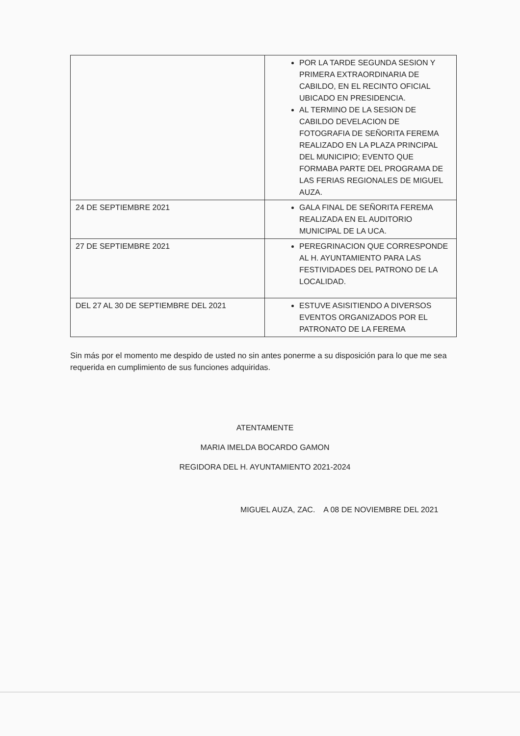| | POR LA TARDE SEGUNDA SESION Y PRIMERA EXTRAORDINARIA DE CABILDO, EN EL RECINTO OFICIAL UBICADO EN PRESIDENCIA. AL TERMINO DE LA SESION DE CABILDO DEVELACION DE FOTOGRAFIA DE SEÑORITA FEREMA REALIZADO EN LA PLAZA PRINCIPAL DEL MUNICIPIO; EVENTO QUE FORMABA PARTE DEL PROGRAMA DE LAS FERIAS REGIONALES DE MIGUEL AUZA. |
| 24 DE SEPTIEMBRE 2021 | GALA FINAL DE SEÑORITA FEREMA REALIZADA EN EL AUDITORIO MUNICIPAL DE LA UCA. |
| 27 DE SEPTIEMBRE 2021 | PEREGRINACION QUE CORRESPONDE AL H. AYUNTAMIENTO PARA LAS FESTIVIDADES DEL PATRONO DE LA LOCALIDAD. |
| DEL 27 AL 30 DE SEPTIEMBRE DEL 2021 | ESTUVE ASISITIENDO A DIVERSOS EVENTOS ORGANIZADOS POR EL PATRONATO DE LA FEREMA |
Sin más por el momento me despido de usted no sin antes ponerme a su disposición para lo que me sea requerida en cumplimiento de sus funciones adquiridas.
ATENTAMENTE
MARIA IMELDA BOCARDO GAMON
REGIDORA DEL H. AYUNTAMIENTO 2021-2024
MIGUEL AUZA, ZAC. A 08 DE NOVIEMBRE DEL 2021